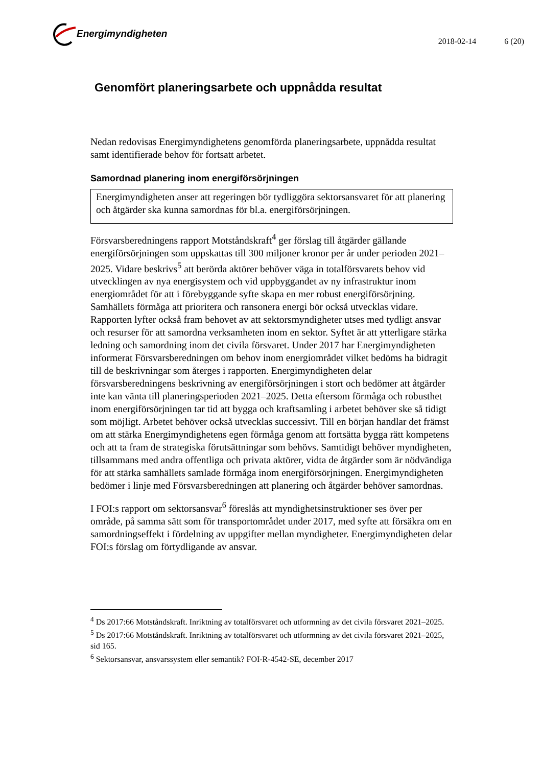Energimyndigheten
2018-02-14 6 (20)
Genomfört planeringsarbete och uppnådda resultat
Nedan redovisas Energimyndighetens genomförda planeringsarbete, uppnådda resultat samt identifierade behov för fortsatt arbetet.
Samordnad planering inom energiförsörjningen
Energimyndigheten anser att regeringen bör tydliggöra sektorsansvaret för att planering och åtgärder ska kunna samordnas för bl.a. energiförsörjningen.
Försvarsberedningens rapport Motståndskraft<sup>4</sup> ger förslag till åtgärder gällande energiförsörjningen som uppskattas till 300 miljoner kronor per år under perioden 2021–2025. Vidare beskrivs<sup>5</sup> att berörda aktörer behöver väga in totalförsvarets behov vid utvecklingen av nya energisystem och vid uppbyggandet av ny infrastruktur inom energiområdet för att i förebyggande syfte skapa en mer robust energiförsörjning. Samhällets förmåga att prioritera och ransonera energi bör också utvecklas vidare. Rapporten lyfter också fram behovet av att sektorsmyndigheter utses med tydligt ansvar och resurser för att samordna verksamheten inom en sektor. Syftet är att ytterligare stärka ledning och samordning inom det civila försvaret. Under 2017 har Energimyndigheten informerat Försvarsberedningen om behov inom energiområdet vilket bedöms ha bidragit till de beskrivningar som återges i rapporten. Energimyndigheten delar försvarsberedningens beskrivning av energiförsörjningen i stort och bedömer att åtgärder inte kan vänta till planeringsperioden 2021–2025. Detta eftersom förmåga och robusthet inom energiförsörjningen tar tid att bygga och kraftsamling i arbetet behöver ske så tidigt som möjligt. Arbetet behöver också utvecklas successivt. Till en början handlar det främst om att stärka Energimyndighetens egen förmåga genom att fortsätta bygga rätt kompetens och att ta fram de strategiska förutsättningar som behövs. Samtidigt behöver myndigheten, tillsammans med andra offentliga och privata aktörer, vidta de åtgärder som är nödvändiga för att stärka samhällets samlade förmåga inom energiförsörjningen. Energimyndigheten bedömer i linje med Försvarsberedningen att planering och åtgärder behöver samordnas.
I FOI:s rapport om sektorsansvar<sup>6</sup> föreslås att myndighetsinstruktioner ses över per område, på samma sätt som för transportområdet under 2017, med syfte att försäkra om en samordningseffekt i fördelning av uppgifter mellan myndigheter. Energimyndigheten delar FOI:s förslag om förtydligande av ansvar.
<sup>4</sup> Ds 2017:66 Motståndskraft. Inriktning av totalförsvaret och utformning av det civila försvaret 2021–2025.
<sup>5</sup> Ds 2017:66 Motståndskraft. Inriktning av totalförsvaret och utformning av det civila försvaret 2021–2025, sid 165.
<sup>6</sup> Sektorsansvar, ansvarssystem eller semantik? FOI-R-4542-SE, december 2017